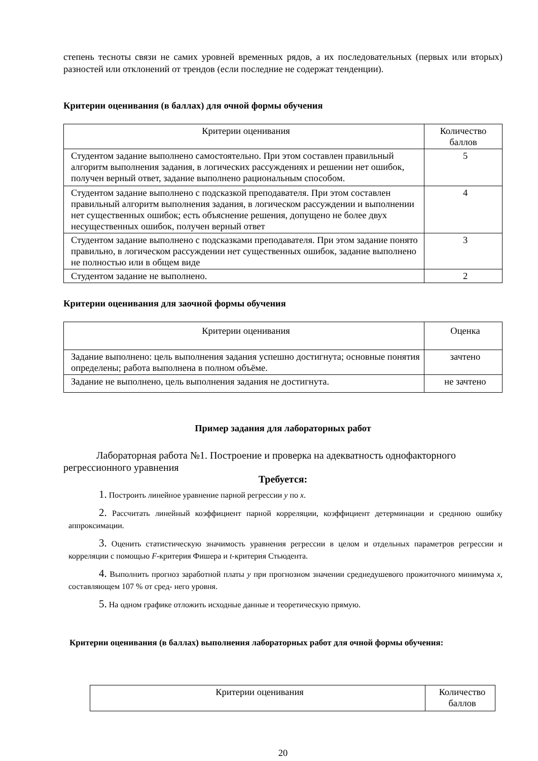степень тесноты связи не самих уровней временных рядов, а их последовательных (первых или вторых) разностей или отклонений от трендов (если последние не содержат тенденции).
Критерии оценивания (в баллах) для очной формы обучения
| Критерии оценивания | Количество баллов |
| --- | --- |
| Студентом задание выполнено самостоятельно. При этом составлен правильный алгоритм выполнения задания, в логических рассуждениях и решении нет ошибок, получен верный ответ, задание выполнено рациональным способом. | 5 |
| Студентом задание выполнено с подсказкой преподавателя. При этом составлен правильный алгоритм выполнения задания, в логическом рассуждении и выполнении нет существенных ошибок; есть объяснение решения, допущено не более двух несущественных ошибок, получен верный ответ | 4 |
| Студентом задание выполнено с подсказками преподавателя. При этом задание понято правильно, в логическом рассуждении нет существенных ошибок, задание выполнено не полностью или в общем виде | 3 |
| Студентом задание не выполнено. | 2 |
Критерии оценивания для заочной формы обучения
| Критерии оценивания | Оценка |
| --- | --- |
| Задание выполнено: цель выполнения задания успешно достигнута; основные понятия определены; работа выполнена в полном объёме. | зачтено |
| Задание не выполнено, цель выполнения задания не достигнута. | не зачтено |
Пример задания для лабораторных работ
Лабораторная работа №1. Построение и проверка на адекватность однофакторного регрессионного уравнения
Требуется:
1. Построить линейное уравнение парной регрессии y по x.
2. Рассчитать линейный коэффициент парной корреляции, коэффициент детерминации и среднюю ошибку аппроксимации.
3. Оценить статистическую значимость уравнения регрессии в целом и отдельных параметров регрессии и корреляции с помощью F-критерия Фишера и t-критерия Стьюдента.
4. Выполнить прогноз заработной платы y при прогнозном значении среднедушевого прожиточного минимума x, составляющем 107 % от сред- него уровня.
5. На одном графике отложить исходные данные и теоретическую прямую.
Критерии оценивания (в баллах) выполнения лабораторных работ для очной формы обучения:
| Критерии оценивания | Количество баллов |
| --- | --- |
20